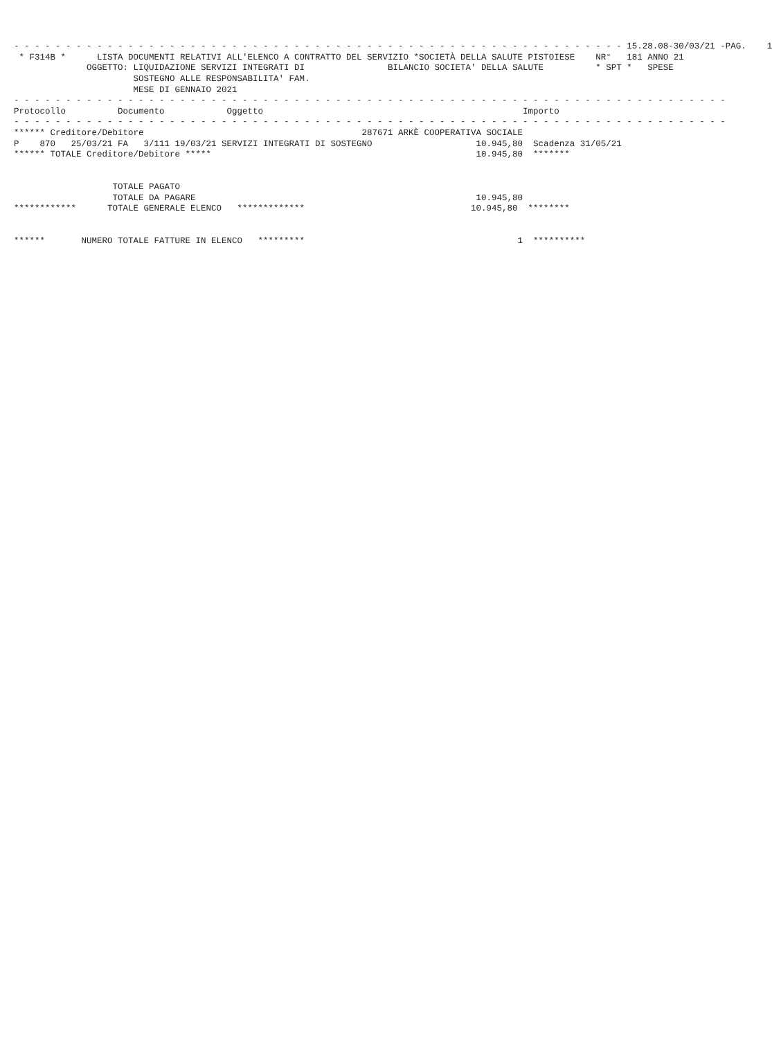- - - - - - - - - - - - - - - - - - - - - - - - - - - - - - - - - - - - - - - - - - - - - - - - - - - - - - - - - - - 15.28.08-30/03/21 -PAG.    1
 * F314B *      LISTA DOCUMENTI RELATIVI ALL'ELENCO A CONTRATTO DEL SERVIZIO *SOCIETÀ DELLA SALUTE PISTOIESE    NR°   181 ANNO 21
              OGGETTO: LIQUIDAZIONE SERVIZI INTEGRATI DI                BILANCIO SOCIETA' DELLA SALUTE          * SPT *   SPESE
                       SOSTEGNO ALLE RESPONSABILITA' FAM.
                       MESE DI GENNAIO 2021
- - - - - - - - - - - - - - - - - - - - - - - - - - - - - - - - - - - - - - - - - - - - - - - - - - - - - - - - - - - - - - - - - - - - -
Protocollo          Documento            Oggetto                                                  Importo
- - - - - - - - - - - - - - - - - - - - - - - - - - - - - - - - - - - - - - - - - - - - - - - - - - - - - - - - - - - - - - - - - - - - -
****** Creditore/Debitore                                          287671 ARKÈ COOPERATIVA SOCIALE
P    870   25/03/21 FA   3/111 19/03/21 SERVIZI INTEGRATI DI SOSTEGNO                    10.945,80  Scadenza 31/05/21
****** TOTALE Creditore/Debitore *****                                                   10.945,80  *******


                   TOTALE PAGATO
                   TOTALE DA PAGARE                                                      10.945,80
************      TOTALE GENERALE ELENCO   *************                                10.945,80  ********


******       NUMERO TOTALE FATTURE IN ELENCO   *********                                         1  **********